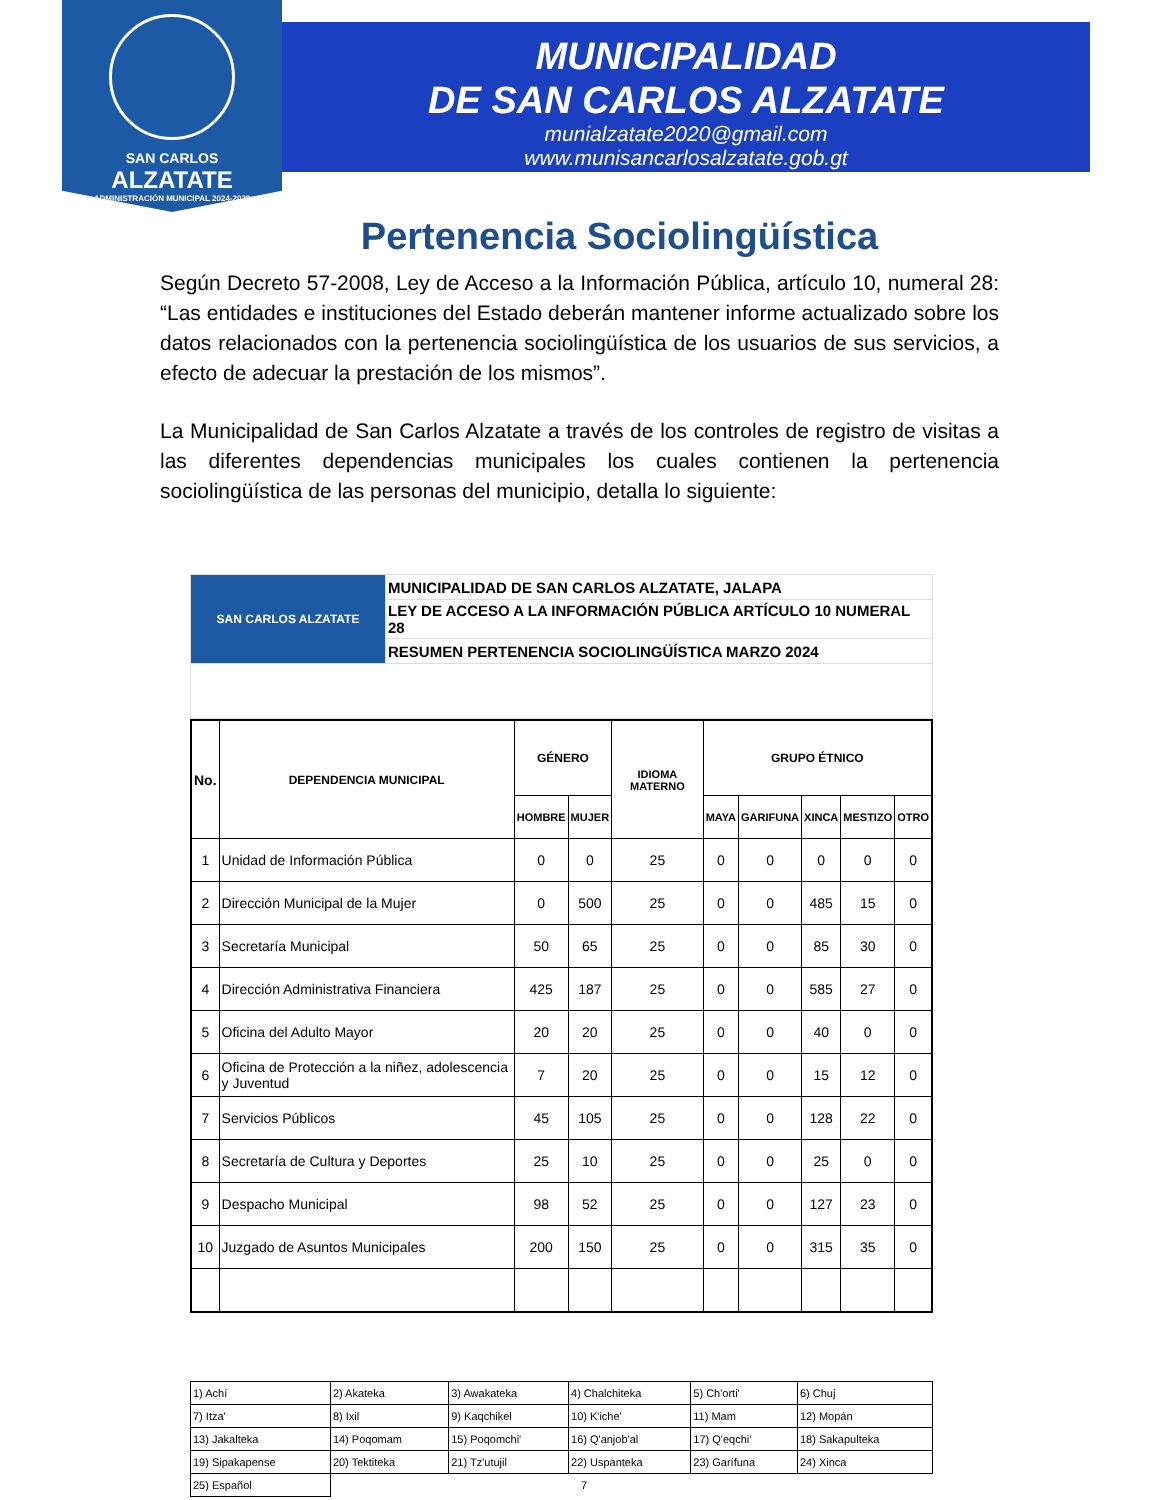SAN CARLOS
ALZATATE
ADMINISTRACIÓN MUNICIPAL 2024-2028
MUNICIPALIDAD
DE SAN CARLOS ALZATATE
munialzatate2020@gmail.com
www.munisancarlosalzatate.gob.gt
Pertenencia Sociolingüística
Según Decreto 57-2008, Ley de Acceso a la Información Pública, artículo 10, numeral 28: “Las entidades e instituciones del Estado deberán mantener informe actualizado sobre los datos relacionados con la pertenencia sociolingüística de los usuarios de sus servicios, a efecto de adecuar la prestación de los mismos”.
La Municipalidad de San Carlos Alzatate a través de los controles de registro de visitas a las diferentes dependencias municipales los cuales contienen la pertenencia sociolingüística de las personas del municipio, detalla lo siguiente:
| SAN CARLOS ALZATATE | MUNICIPALIDAD DE SAN CARLOS ALZATATE, JALAPA |
| | LEY DE ACCESO A LA INFORMACIÓN PÚBLICA ARTÍCULO 10 NUMERAL 28 |
| | RESUMEN PERTENENCIA SOCIOLINGÜÍSTICA MARZO 2024 |
| No. | DEPENDENCIA MUNICIPAL | GÉNERO | | IDIOMA MATERNO | GRUPO ÉTNICO | | | | |
| --- | --- | --- | --- | --- | --- | --- | --- | --- | --- |
| | | HOMBRE | MUJER | | MAYA | GARIFUNA | XINCA | MESTIZO | OTRO |
| 1 | Unidad de Información Pública | 0 | 0 | 25 | 0 | 0 | 0 | 0 | 0 |
| 2 | Dirección Municipal de la Mujer | 0 | 500 | 25 | 0 | 0 | 485 | 15 | 0 |
| 3 | Secretaría Municipal | 50 | 65 | 25 | 0 | 0 | 85 | 30 | 0 |
| 4 | Dirección Administrativa Financiera | 425 | 187 | 25 | 0 | 0 | 585 | 27 | 0 |
| 5 | Oficina del Adulto Mayor | 20 | 20 | 25 | 0 | 0 | 40 | 0 | 0 |
| 6 | Oficina de Protección a la niñez, adolescencia y Juventud | 7 | 20 | 25 | 0 | 0 | 15 | 12 | 0 |
| 7 | Servicios Públicos | 45 | 105 | 25 | 0 | 0 | 128 | 22 | 0 |
| 8 | Secretaría de Cultura y Deportes | 25 | 10 | 25 | 0 | 0 | 25 | 0 | 0 |
| 9 | Despacho Municipal | 98 | 52 | 25 | 0 | 0 | 127 | 23 | 0 |
| 10 | Juzgado de Asuntos Municipales | 200 | 150 | 25 | 0 | 0 | 315 | 35 | 0 |
| 1) Achí | 2) Akateka | 3) Awakateka | 4) Chalchiteka | 5) Ch'orti' | 6) Chuj |
| 7) Itza' | 8) Ixil | 9) Kaqchikel | 10) K'iche' | 11) Mam | 12) Mopán |
| 13) Jakalteka | 14) Poqomam | 15) Poqomchi' | 16) Q'anjob'al | 17) Q'eqchi' | 18) Sakapulteka |
| 19) Sipakapense | 20) Tektiteka | 21) Tz'utujil | 22) Uspanteka | 23) Garífuna | 24) Xinca |
| 25) Español | 7 | | | | |